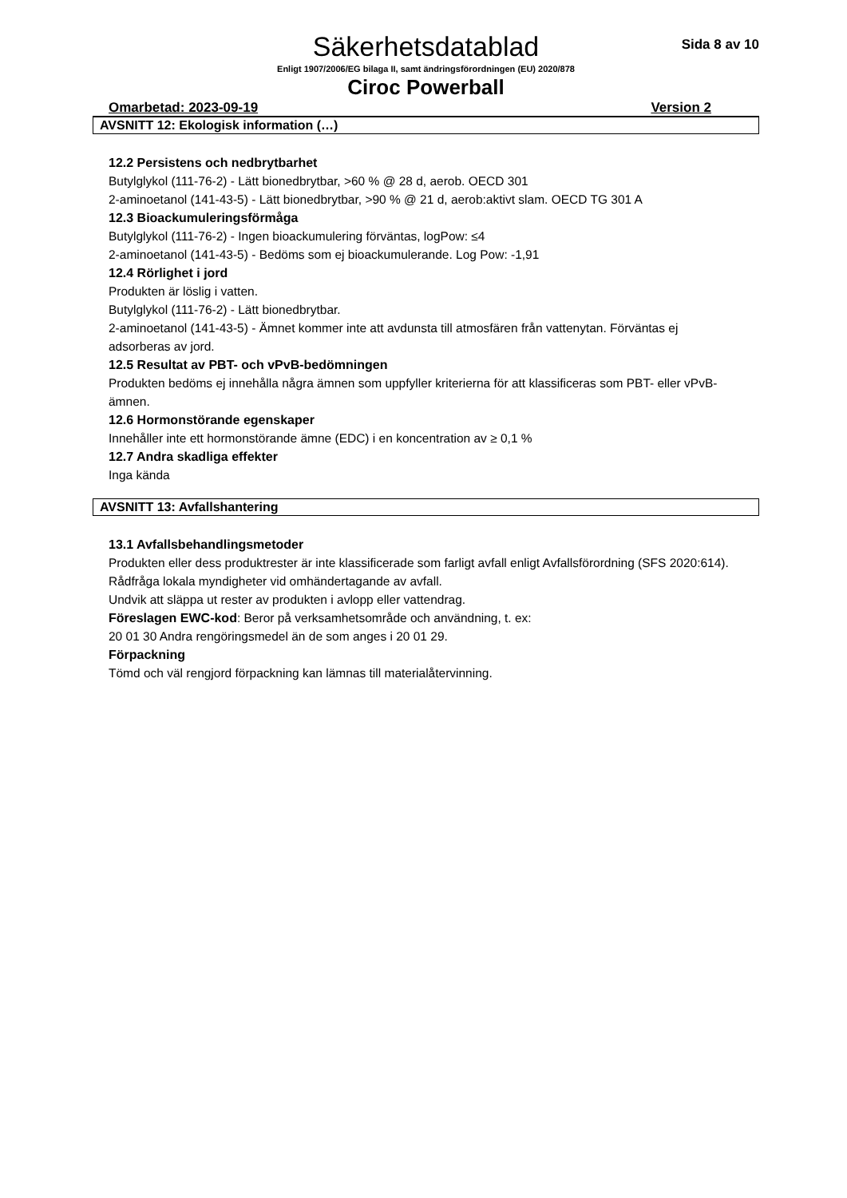Säkerhetsdatablad
Sida 8 av 10
Enligt 1907/2006/EG bilaga II, samt ändringsförordningen (EU) 2020/878
Ciroc Powerball
Omarbetad: 2023-09-19 Version 2
AVSNITT 12: Ekologisk information (…)
12.2 Persistens och nedbrytbarhet
Butylglykol (111-76-2) - Lätt bionedbrytbar, >60 % @ 28 d, aerob. OECD 301
2-aminoetanol (141-43-5) - Lätt bionedbrytbar, >90 % @ 21 d, aerob:aktivt slam. OECD TG 301 A
12.3 Bioackumuleringsförmåga
Butylglykol (111-76-2) - Ingen bioackumulering förväntas, logPow: ≤4
2-aminoetanol (141-43-5) - Bedöms som ej bioackumulerande. Log Pow: -1,91
12.4 Rörlighet i jord
Produkten är löslig i vatten.
Butylglykol (111-76-2) - Lätt bionedbrytbar.
2-aminoetanol (141-43-5) - Ämnet kommer inte att avdunsta till atmosfären från vattenytan. Förväntas ej adsorberas av jord.
12.5 Resultat av PBT- och vPvB-bedömningen
Produkten bedöms ej innehålla några ämnen som uppfyller kriterierna för att klassificeras som PBT- eller vPvB-ämnen.
12.6 Hormonstörande egenskaper
Innehåller inte ett hormonstörande ämne (EDC) i en koncentration av ≥ 0,1 %
12.7 Andra skadliga effekter
Inga kända
AVSNITT 13: Avfallshantering
13.1 Avfallsbehandlingsmetoder
Produkten eller dess produktrester är inte klassificerade som farligt avfall enligt Avfallsförordning (SFS 2020:614). Rådfråga lokala myndigheter vid omhändertagande av avfall.
Undvik att släppa ut rester av produkten i avlopp eller vattendrag.
Föreslagen EWC-kod: Beror på verksamhetsområde och användning, t. ex:
20 01 30 Andra rengöringsmedel än de som anges i 20 01 29.
Förpackning
Tömd och väl rengjord förpackning kan lämnas till materialåtervinning.